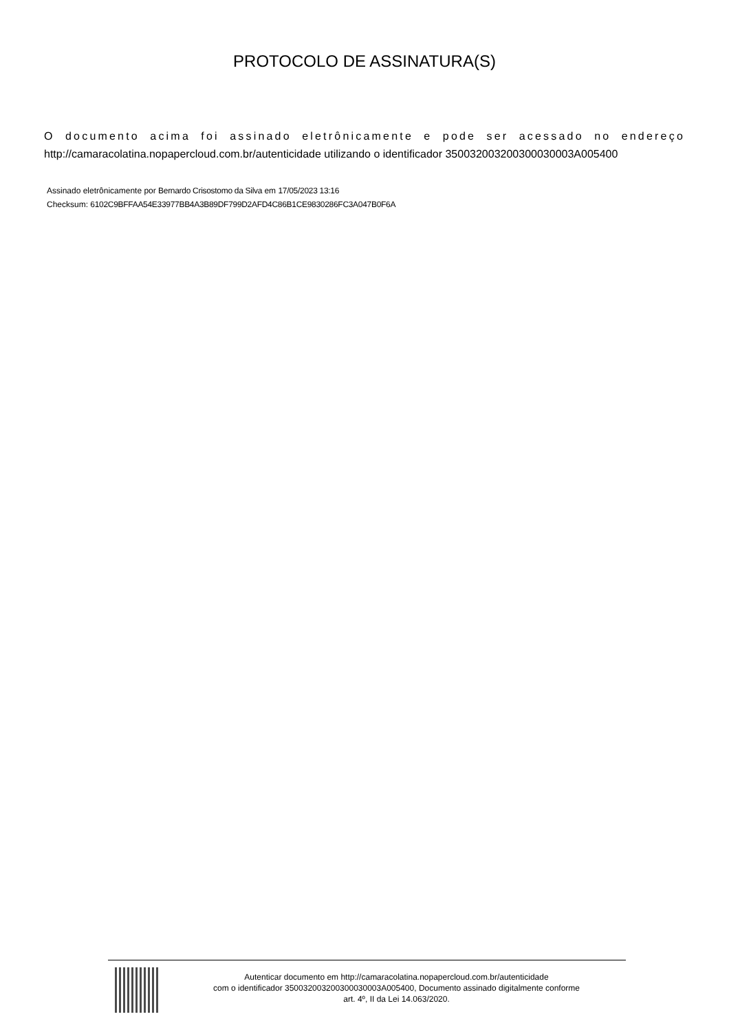PROTOCOLO DE ASSINATURA(S)
O documento acima foi assinado eletrônicamente e pode ser acessado no endereço http://camaracolatina.nopapercloud.com.br/autenticidade utilizando o identificador 350032003200300030003A005400
Assinado eletrônicamente por Bernardo Crisostomo da Silva em 17/05/2023 13:16
Checksum: 6102C9BFFAA54E33977BB4A3B89DF799D2AFD4C86B1CE9830286FC3A047B0F6A
Autenticar documento em http://camaracolatina.nopapercloud.com.br/autenticidade
com o identificador 350032003200300030003A005400, Documento assinado digitalmente conforme
art. 4º, II da Lei 14.063/2020.